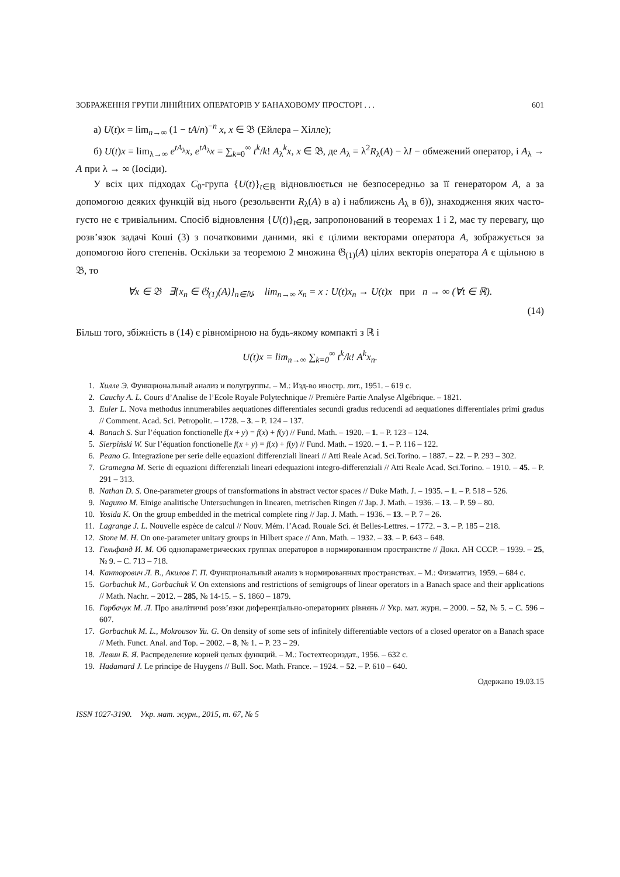ЗОБРАЖЕННЯ ГРУПИ ЛІНІЙНИХ ОПЕРАТОРІВ У БАНАХОВОМУ ПРОСТОРІ . . . 601
а) U(t)x = lim<sub>n→∞</sub> (1 − tA/n)<sup>−n</sup> x, x ∈ 𝔅 (Ейлера – Хілле);
б) U(t)x = lim<sub>λ→∞</sub> e<sup>tA<sub>λ</sub></sup>x, e<sup>tA<sub>λ</sub></sup>x = ∑<sub>k=0</sub><sup>∞</sup> t<sup>k</sup>/k! A<sub>λ</sub><sup>k</sup>x, x ∈ 𝔅, де A<sub>λ</sub> = λ<sup>2</sup>R<sub>λ</sub>(A) − λI − обмежений оператор, і A<sub>λ</sub> → A при λ → ∞ (Іосіди).
У всіх цих підходах C<sub>0</sub>-група {U(t)}<sub>t∈ℝ</sub> відновлюється не безпосередньо за її генератором A, а за допомогою деяких функцій від нього (резольвенти R<sub>λ</sub>(A) в а) і наближень A<sub>λ</sub> в б)), знаходження яких часто-густо не є тривіальним. Спосіб відновлення {U(t)}<sub>t∈ℝ</sub>, запропонований в теоремах 1 і 2, має ту перевагу, що розв’язок задачі Коші (3) з початковими даними, які є цілими векторами оператора A, зображується за допомогою його степенів. Оскільки за теоремою 2 множина 𝔊<sub>(1)</sub>(A) цілих векторів оператора A є щільною в 𝔅, то
∀x ∈ 𝔅 ∃{x<sub>n</sub> ∈ 𝔊<sub>(1)</sub>(A)}<sub>n∈ℕ</sub>, lim<sub>n→∞</sub> x<sub>n</sub> = x : U(t)x<sub>n</sub> → U(t)x при n → ∞ (∀t ∈ ℝ).
(14)
Більш того, збіжність в (14) є рівномірною на будь-якому компакті з ℝ і
U(t)x = lim<sub>n→∞</sub> ∑<sub>k=0</sub><sup>∞</sup> t<sup>k</sup>/k! A<sup>k</sup>x<sub>n</sub>.
1. Хилле Э. Функциональный анализ и полугруппы. – М.: Изд-во иностр. лит., 1951. – 619 с.
2. Cauchy A. L. Cours d’Analise de l’Ecole Royale Polytechnique // Première Partie Analyse Algébrique. – 1821.
3. Euler L. Nova methodus innumerabiles aequationes differentiales secundi gradus reducendi ad aequationes differentiales primi gradus // Comment. Acad. Sci. Petropolit. – 1728. – 3. – P. 124 – 137.
4. Banach S. Sur l’équation fonctionelle f(x + y) = f(x) + f(y) // Fund. Math. – 1920. – 1. – P. 123 – 124.
5. Sierpiński W. Sur l’équation fonctionelle f(x + y) = f(x) + f(y) // Fund. Math. – 1920. – 1. – P. 116 – 122.
6. Peano G. Integrazione per serie delle equazioni differenziali lineari // Atti Reale Acad. Sci.Torino. – 1887. – 22. – P. 293 – 302.
7. Gramegna M. Serie di equazioni differenziali lineari edequazioni integro-differenziali // Atti Reale Acad. Sci.Torino. – 1910. – 45. – P. 291 – 313.
8. Nathan D. S. One-parameter groups of transformations in abstract vector spaces // Duke Math. J. – 1935. – 1. – P. 518 – 526.
9. Nagumo M. Einige analitische Untersuchungen in linearen, metrischen Ringen // Jap. J. Math. – 1936. – 13. – P. 59 – 80.
10. Yosida K. On the group embedded in the metrical complete ring // Jap. J. Math. – 1936. – 13. – P. 7 – 26.
11. Lagrange J. L. Nouvelle espèce de calcul // Nouv. Mém. l’Acad. Rouale Sci. ét Belles-Lettres. – 1772. – 3. – P. 185 – 218.
12. Stone M. H. On one-parameter unitary groups in Hilbert space // Ann. Math. – 1932. – 33. – P. 643 – 648.
13. Гельфанд И. М. Об однопараметрических группах операторов в нормированном пространстве // Докл. АН СССР. – 1939. – 25, № 9. – С. 713 – 718.
14. Канторович Л. В., Акилов Г. П. Функциональный анализ в нормированных пространствах. – М.: Физматгиз, 1959. – 684 с.
15. Gorbachuk M., Gorbachuk V. On extensions and restrictions of semigroups of linear operators in a Banach space and their applications // Math. Nachr. – 2012. – 285, № 14-15. – S. 1860 – 1879.
16. Горбачук М. Л. Про аналітичні розв’язки диференціально-операторних рівнянь // Укр. мат. журн. – 2000. – 52, № 5. – С. 596 – 607.
17. Gorbachuk M. L., Mokrousov Yu. G. On density of some sets of infinitely differentiable vectors of a closed operator on a Banach space // Meth. Funct. Anal. and Top. – 2002. – 8, № 1. – P. 23 – 29.
18. Левин Б. Я. Распределение корней целых функций. – М.: Гостехтеориздат., 1956. – 632 с.
19. Hadamard J. Le principe de Huygens // Bull. Soc. Math. France. – 1924. – 52. – P. 610 – 640.
Одержано 19.03.15
ISSN 1027-3190. Укр. мат. журн., 2015, т. 67, № 5